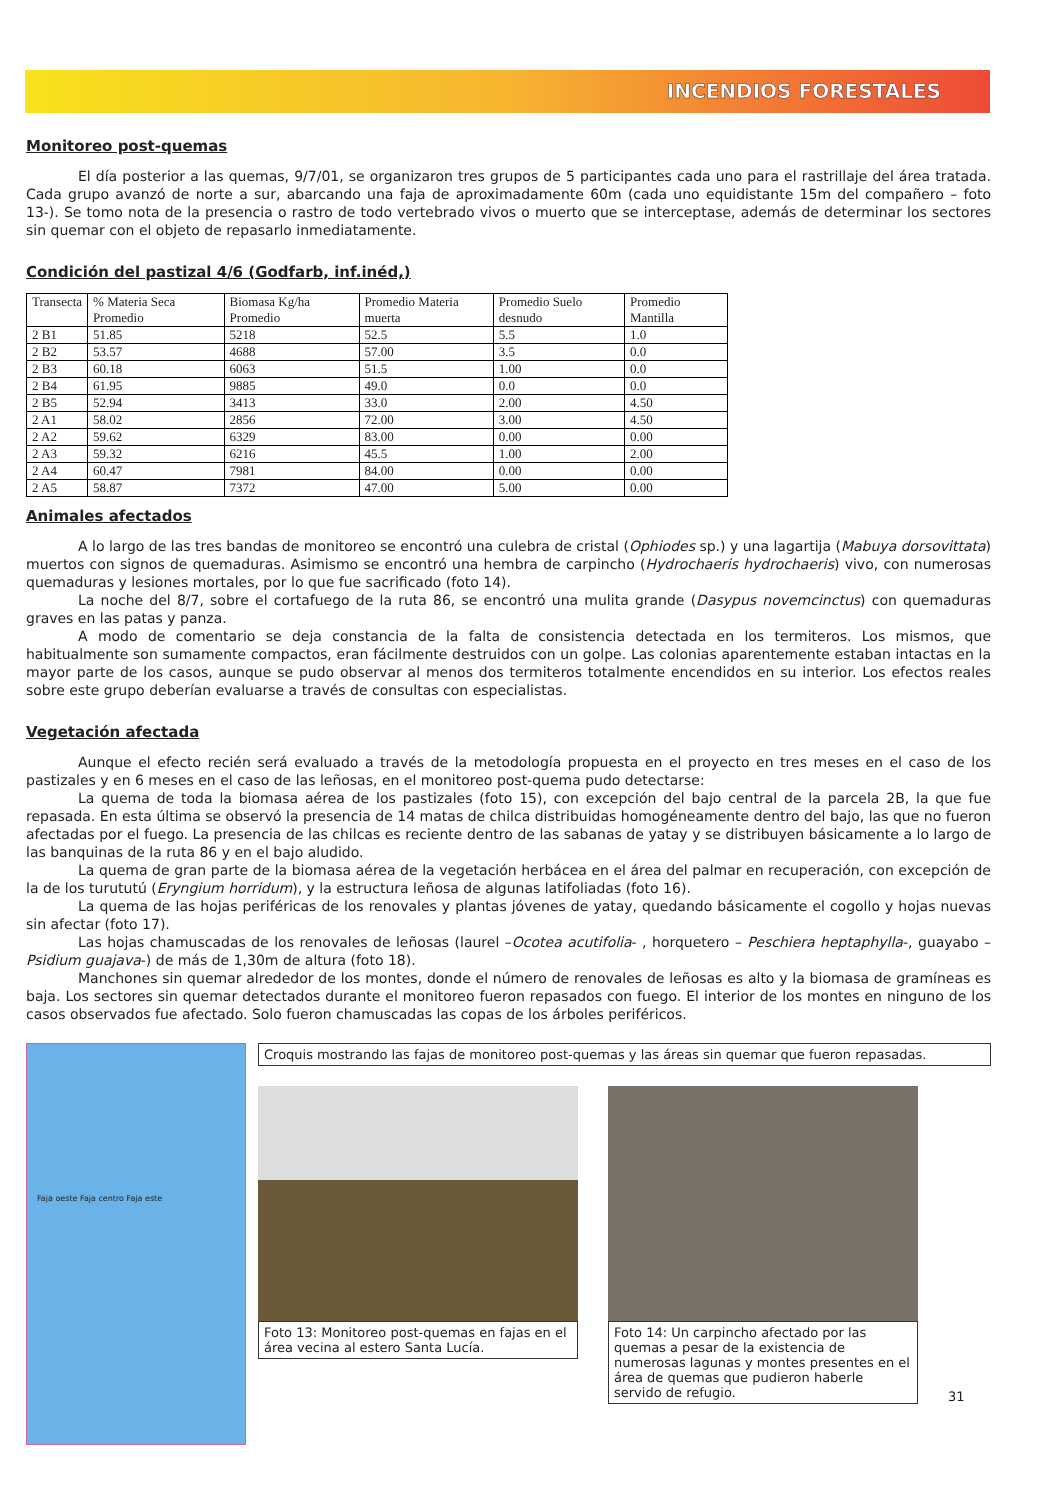INCENDIOS FORESTALES
Monitoreo post-quemas
El día posterior a las quemas, 9/7/01, se organizaron tres grupos de 5 participantes cada uno para el rastrillaje del área tratada. Cada grupo avanzó de norte a sur, abarcando una faja de aproximadamente 60m (cada uno equidistante 15m del compañero – foto 13-). Se tomo nota de la presencia o rastro de todo vertebrado vivos o muerto que se interceptase, además de determinar los sectores sin quemar con el objeto de repasarlo inmediatamente.
Condición del pastizal 4/6 (Godfarb, inf.inéd,)
| Transecta | % Materia Seca Promedio | Biomasa Kg/ha Promedio | Promedio Materia muerta | Promedio Suelo desnudo | Promedio Mantilla |
| 2 B1 | 51.85 | 5218 | 52.5 | 5.5 | 1.0 |
| 2 B2 | 53.57 | 4688 | 57.00 | 3.5 | 0.0 |
| 2 B3 | 60.18 | 6063 | 51.5 | 1.00 | 0.0 |
| 2 B4 | 61.95 | 9885 | 49.0 | 0.0 | 0.0 |
| 2 B5 | 52.94 | 3413 | 33.0 | 2.00 | 4.50 |
| 2 A1 | 58.02 | 2856 | 72.00 | 3.00 | 4.50 |
| 2 A2 | 59.62 | 6329 | 83.00 | 0.00 | 0.00 |
| 2 A3 | 59.32 | 6216 | 45.5 | 1.00 | 2.00 |
| 2 A4 | 60.47 | 7981 | 84.00 | 0.00 | 0.00 |
| 2 A5 | 58.87 | 7372 | 47.00 | 5.00 | 0.00 |
Animales afectados
A lo largo de las tres bandas de monitoreo se encontró una culebra de cristal (Ophiodes sp.) y una lagartija (Mabuya dorsovittata) muertos con signos de quemaduras. Asimismo se encontró una hembra de carpincho (Hydrochaeris hydrochaeris) vivo, con numerosas quemaduras y lesiones mortales, por lo que fue sacrificado (foto 14).
La noche del 8/7, sobre el cortafuego de la ruta 86, se encontró una mulita grande (Dasypus novemcinctus) con quemaduras graves en las patas y panza.
A modo de comentario se deja constancia de la falta de consistencia detectada en los termiteros. Los mismos, que habitualmente son sumamente compactos, eran fácilmente destruidos con un golpe. Las colonias aparentemente estaban intactas en la mayor parte de los casos, aunque se pudo observar al menos dos termiteros totalmente encendidos en su interior. Los efectos reales sobre este grupo deberían evaluarse a través de consultas con especialistas.
Vegetación afectada
Aunque el efecto recién será evaluado a través de la metodología propuesta en el proyecto en tres meses en el caso de los pastizales y en 6 meses en el caso de las leñosas, en el monitoreo post-quema pudo detectarse:
La quema de toda la biomasa aérea de los pastizales (foto 15), con excepción del bajo central de la parcela 2B, la que fue repasada. En esta última se observó la presencia de 14 matas de chilca distribuidas homogéneamente dentro del bajo, las que no fueron afectadas por el fuego. La presencia de las chilcas es reciente dentro de las sabanas de yatay y se distribuyen básicamente a lo largo de las banquinas de la ruta 86 y en el bajo aludido.
La quema de gran parte de la biomasa aérea de la vegetación herbácea en el área del palmar en recuperación, con excepción de la de los turututú (Eryngium horridum), y la estructura leñosa de algunas latifoliadas (foto 16).
La quema de las hojas periféricas de los renovales y plantas jóvenes de yatay, quedando básicamente el cogollo y hojas nuevas sin afectar (foto 17).
Las hojas chamuscadas de los renovales de leñosas (laurel –Ocotea acutifolia- , horquetero – Peschiera heptaphylla-, guayabo –Psidium guajava-) de más de 1,30m de altura (foto 18).
Manchones sin quemar alrededor de los montes, donde el número de renovales de leñosas es alto y la biomasa de gramíneas es baja. Los sectores sin quemar detectados durante el monitoreo fueron repasados con fuego. El interior de los montes en ninguno de los casos observados fue afectado. Solo fueron chamuscadas las copas de los árboles periféricos.
Faja oeste Faja centro Faja este
Croquis mostrando las fajas de monitoreo post-quemas y las áreas sin quemar que fueron repasadas.
Foto 13: Monitoreo post-quemas en fajas en el área vecina al estero Santa Lucía.
Foto 14: Un carpincho afectado por las quemas a pesar de la existencia de numerosas lagunas y montes presentes en el área de quemas que pudieron haberle servido de refugio.
31